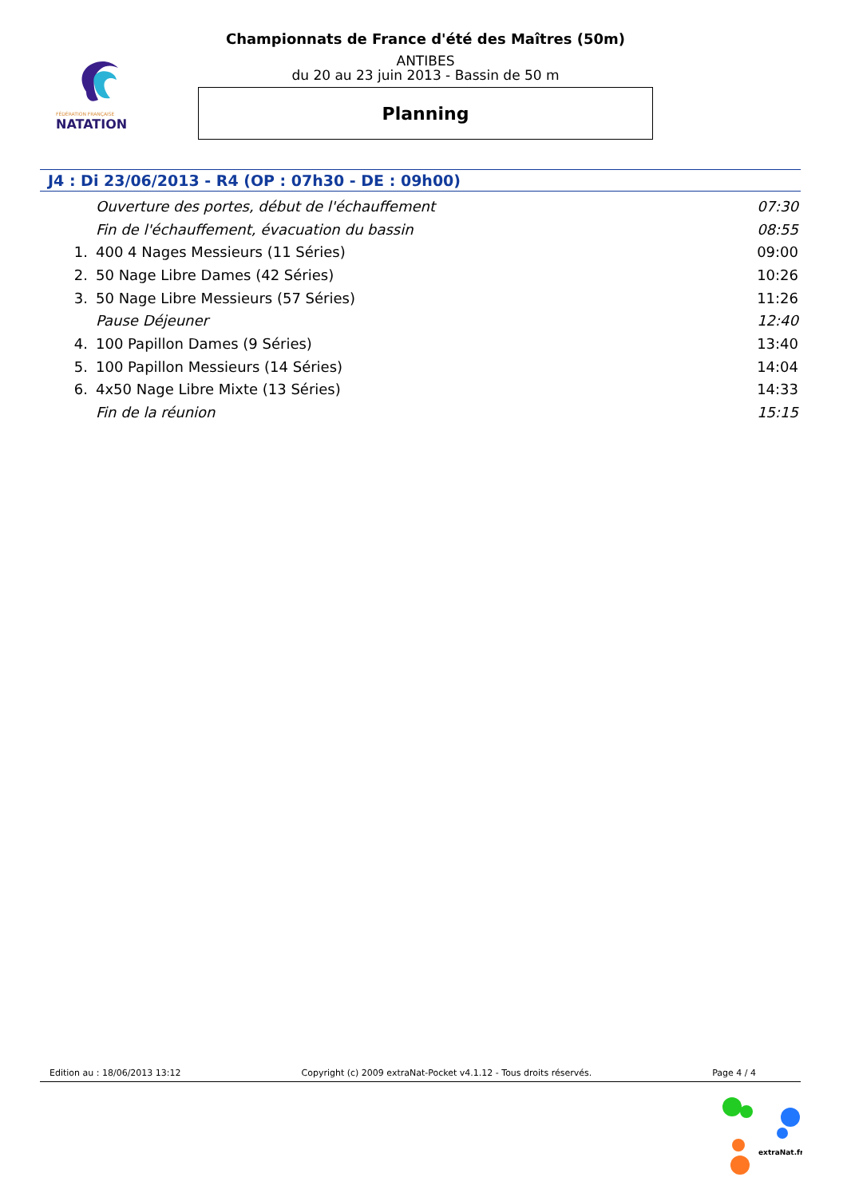FÉDÉRATION FRANÇAISE
NATATION
Championnats de France d'été des Maîtres (50m)
ANTIBES
du 20 au 23 juin 2013 - Bassin de 50 m
Planning
J4 : Di 23/06/2013 - R4 (OP : 07h30 - DE : 09h00)
| | Ouverture des portes, début de l'échauffement | 07:30 |
| | Fin de l'échauffement, évacuation du bassin | 08:55 |
| 1. | 400 4 Nages Messieurs (11 Séries) | 09:00 |
| 2. | 50 Nage Libre Dames (42 Séries) | 10:26 |
| 3. | 50 Nage Libre Messieurs (57 Séries) | 11:26 |
| | Pause Déjeuner | 12:40 |
| 4. | 100 Papillon Dames (9 Séries) | 13:40 |
| 5. | 100 Papillon Messieurs (14 Séries) | 14:04 |
| 6. | 4x50 Nage Libre Mixte (13 Séries) | 14:33 |
| | Fin de la réunion | 15:15 |
Edition au : 18/06/2013 13:12 Copyright (c) 2009 extraNat-Pocket v4.1.12 - Tous droits réservés. Page 4 / 4
extraNat.fr